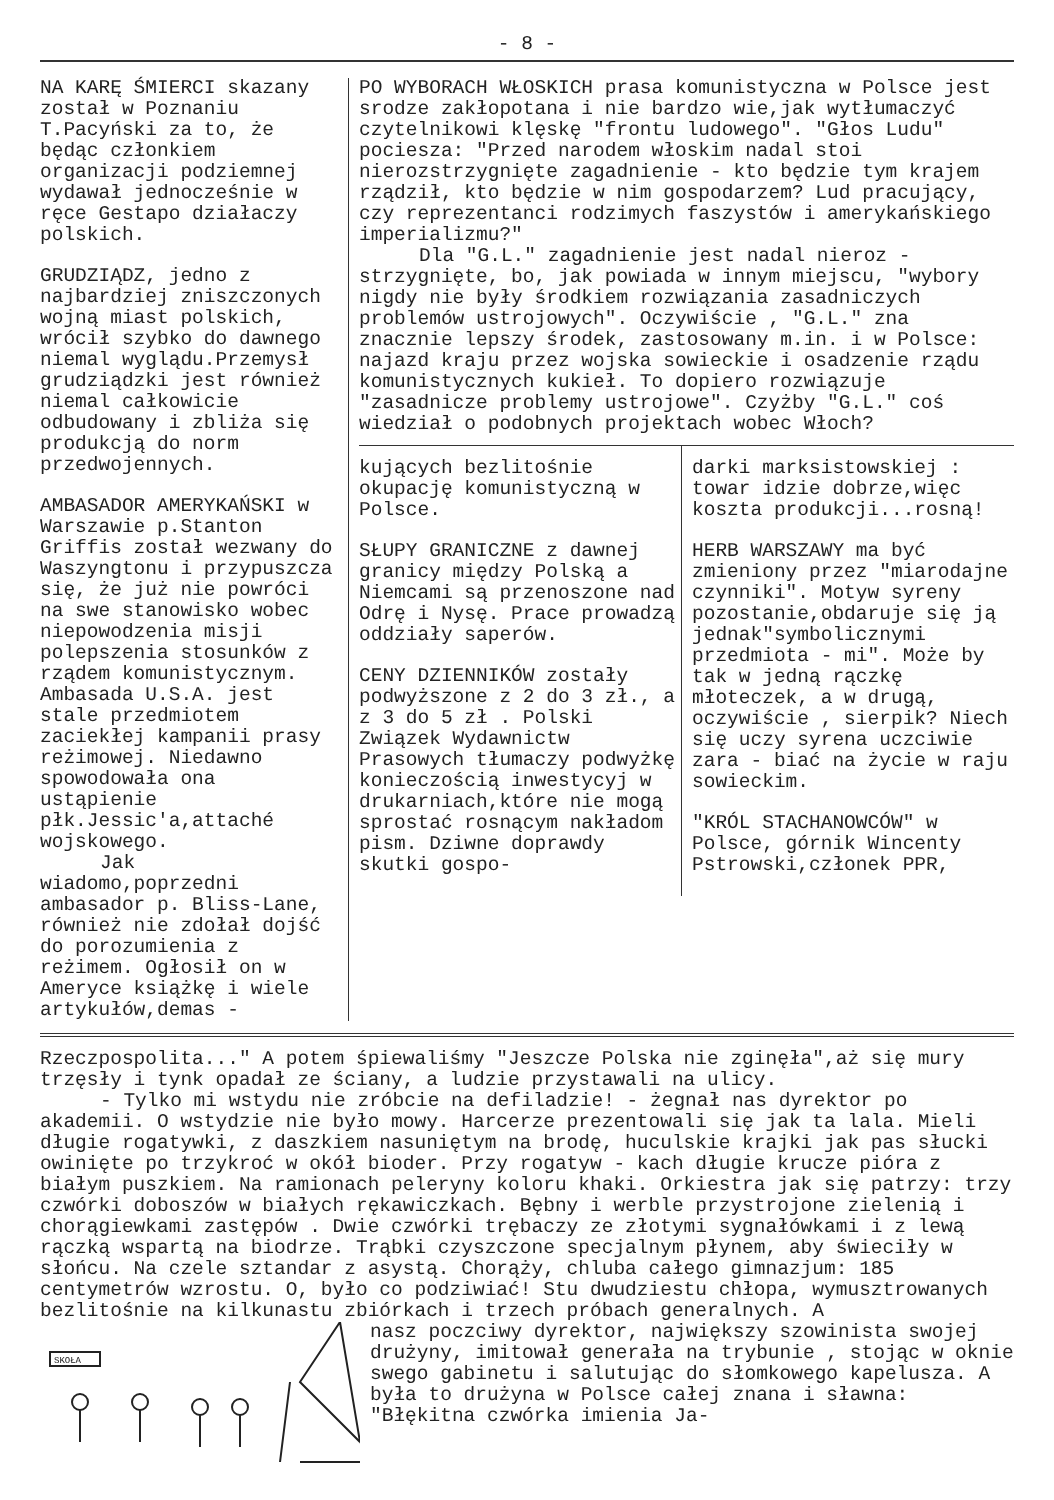- 8 -
NA KARĘ ŚMIERCI skazany został w Poznaniu T.Pacyński za to, że będąc członkiem organizacji podziemnej wydawał jednocześnie w ręce Gestapo działaczy polskich.
GRUDZIĄDZ, jedno z najbardziej zniszczonych wojną miast polskich, wrócił szybko do dawnego niemal wyglądu.Przemysł grudziądzki jest również niemal całkowicie odbudowany i zbliża się produkcją do norm przedwojennych.
AMBASADOR AMERYKAŃSKI w Warszawie p.Stanton Griffis został wezwany do Waszyngtonu i przypuszcza się, że już nie powróci na swe stanowisko wobec niepowodzenia misji polepszenia stosunków z rządem komunistycznym. Ambasada U.S.A. jest stale przedmiotem zaciekłej kampanii prasy reżimowej. Niedawno spowodowała ona ustąpienie płk.Jessic'a,attaché wojskowego.
Jak wiadomo,poprzedni ambasador p. Bliss-Lane, również nie zdołał dojść do porozumienia z reżimem. Ogłosił on w Ameryce książkę i wiele artykułów,demas -
PO WYBORACH WŁOSKICH prasa komunistyczna w Polsce jest srodze zakłopotana i nie bardzo wie,jak wytłumaczyć czytelnikowi klęskę "frontu ludowego". "Głos Ludu" pociesza: "Przed narodem włoskim nadal stoi nierozstrzygnięte zagadnienie - kto będzie tym krajem rządził, kto będzie w nim gospodarzem? Lud pracujący, czy reprezentanci rodzimych faszystów i amerykańskiego imperializmu?"
Dla "G.L." zagadnienie jest nadal nieroz - strzygnięte, bo, jak powiada w innym miejscu, "wybory nigdy nie były środkiem rozwiązania zasadniczych problemów ustrojowych". Oczywiście , "G.L." zna znacznie lepszy środek, zastosowany m.in. i w Polsce: najazd kraju przez wojska sowieckie i osadzenie rządu komunistycznych kukieł. To dopiero rozwiązuje "zasadnicze problemy ustrojowe". Czyżby "G.L." coś wiedział o podobnych projektach wobec Włoch?
kujących bezlitośnie okupację komunistyczną w Polsce.
SŁUPY GRANICZNE z dawnej granicy między Polską a Niemcami są przenoszone nad Odrę i Nysę. Prace prowadzą oddziały saperów.
CENY DZIENNIKÓW zostały podwyższone z 2 do 3 zł., a z 3 do 5 zł . Polski Związek Wydawnictw Prasowych tłumaczy podwyżkę konieczością inwestycyj w drukarniach,które nie mogą sprostać rosnącym nakładom pism. Dziwne doprawdy skutki gospo-
darki marksistowskiej : towar idzie dobrze,więc koszta produkcji...rosną!
HERB WARSZAWY ma być zmieniony przez "miarodajne czynniki". Motyw syreny pozostanie,obdaruje się ją jednak"symbolicznymi przedmiota - mi". Może by tak w jedną rączkę młoteczek, a w drugą, oczywiście , sierpik? Niech się uczy syrena uczciwie zara - biać na życie w raju sowieckim.
"KRÓL STACHANOWCÓW" w Polsce, górnik Wincenty Pstrowski,członek PPR,
Rzeczpospolita..." A potem śpiewaliśmy "Jeszcze Polska nie zginęła",aż się mury trzęsły i tynk opadał ze ściany, a ludzie przystawali na ulicy.
- Tylko mi wstydu nie zróbcie na defiladzie! - żegnał nas dyrektor po akademii. O wstydzie nie było mowy. Harcerze prezentowali się jak ta lala. Mieli długie rogatywki, z daszkiem nasuniętym na brodę, huculskie krajki jak pas słucki owinięte po trzykroć w okół bioder. Przy rogatyw - kach długie krucze pióra z białym puszkiem. Na ramionach peleryny koloru khaki. Orkiestra jak się patrzy: trzy czwórki doboszów w białych rękawiczkach. Bębny i werble przystrojone zielenią i chorągiewkami zastępów . Dwie czwórki trębaczy ze złotymi sygnałówkami i z lewą rączką wspartą na biodrze. Trąbki czyszczone specjalnym płynem, aby świeciły w słońcu. Na czele sztandar z asystą. Chorąży, chluba całego gimnazjum: 185 centymetrów wzrostu. O, było co podziwiać! Stu dwudziestu chłopa, wymusztrowanych bezlitośnie na kilkunastu zbiórkach i trzech próbach generalnych. A
SKOŁA
nasz poczciwy dyrektor, największy szowinista swojej drużyny, imitował generała na trybunie , stojąc w oknie swego gabinetu i salutując do słomkowego kapelusza. A była to drużyna w Polsce całej znana i sławna: "Błękitna czwórka imienia Ja-